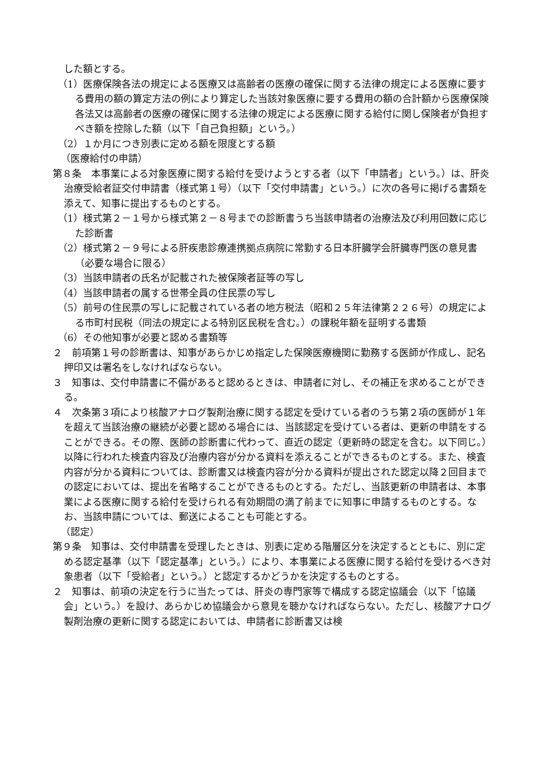した額とする。
（1）医療保険各法の規定による医療又は高齢者の医療の確保に関する法律の規定による医療に要する費用の額の算定方法の例により算定した当該対象医療に要する費用の額の合計額から医療保険各法又は高齢者の医療の確保に関する法律の規定による医療に関する給付に関し保険者が負担すべき額を控除した額（以下「自己負担額」という。）
（2）１か月につき別表に定める額を限度とする額
（医療給付の申請）
第８条　本事業による対象医療に関する給付を受けようとする者（以下「申請者」という。）は、肝炎治療受給者証交付申請書（様式第１号）（以下「交付申請書」という。）に次の各号に掲げる書類を添えて、知事に提出するものとする。
（1）様式第２－１号から様式第２－８号までの診断書うち当該申請者の治療法及び利用回数に応じた診断書
（2）様式第２－９号による肝疾患診療連携拠点病院に常勤する日本肝臓学会肝臓専門医の意見書（必要な場合に限る）
（3）当該申請者の氏名が記載された被保険者証等の写し
（4）当該申請者の属する世帯全員の住民票の写し
（5）前号の住民票の写しに記載されている者の地方税法（昭和２５年法律第２２６号）の規定による市町村民税（同法の規定による特別区民税を含む。）の課税年額を証明する書類
（6）その他知事が必要と認める書類等
２　前項第１号の診断書は、知事があらかじめ指定した保険医療機関に勤務する医師が作成し、記名押印又は署名をしなければならない。
３　知事は、交付申請書に不備があると認めるときは、申請者に対し、その補正を求めることができる。
４　次条第３項により核酸アナログ製剤治療に関する認定を受けている者のうち第２項の医師が１年を超えて当該治療の継続が必要と認める場合には、当該認定を受けている者は、更新の申請をすることができる。その際、医師の診断書に代わって、直近の認定（更新時の認定を含む。以下同じ。）以降に行われた検査内容及び治療内容が分かる資料を添えることができるものとする。また、検査内容が分かる資料については、診断書又は検査内容が分かる資料が提出された認定以降２回目までの認定においては、提出を省略することができるものとする。ただし、当該更新の申請者は、本事業による医療に関する給付を受けられる有効期間の満了前までに知事に申請するものとする。なお、当該申請については、郵送によることも可能とする。
（認定）
第９条　知事は、交付申請書を受理したときは、別表に定める階層区分を決定するとともに、別に定める認定基準（以下「認定基準」という。）により、本事業による医療に関する給付を受けるべき対象患者（以下「受給者」という。）と認定するかどうかを決定するものとする。
２　知事は、前項の決定を行うに当たっては、肝炎の専門家等で構成する認定協議会（以下「協議会」という。）を設け、あらかじめ協議会から意見を聴かなければならない。ただし、核酸アナログ製剤治療の更新に関する認定においては、申請者に診断書又は検